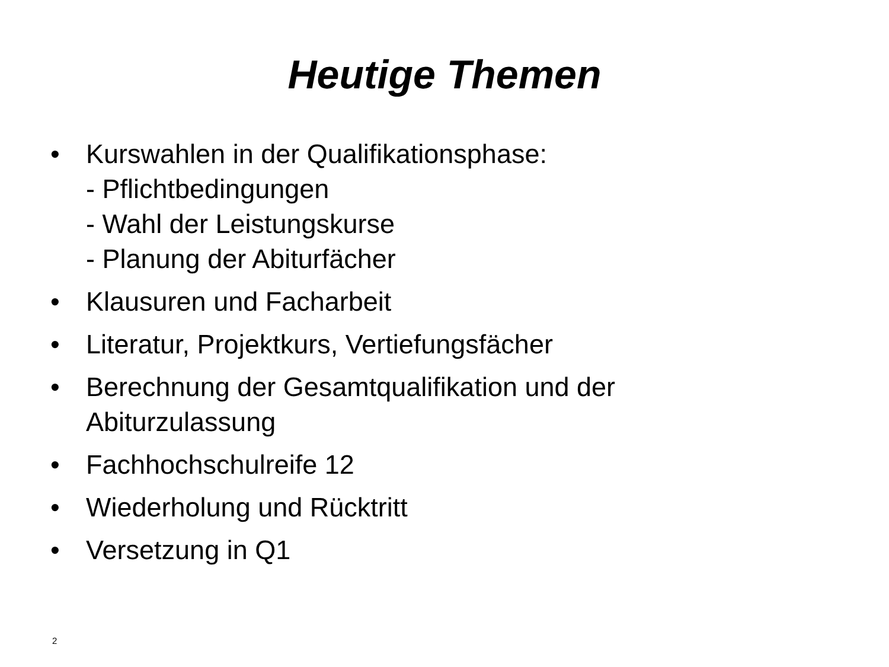Heutige Themen
• Kurswahlen in der Qualifikationsphase:
- Pflichtbedingungen
- Wahl der Leistungskurse
- Planung der Abiturfächer
• Klausuren und Facharbeit
• Literatur, Projektkurs, Vertiefungsfächer
• Berechnung der Gesamtqualifikation und der Abiturzulassung
• Fachhochschulreife 12
• Wiederholung und Rücktritt
• Versetzung in Q1
2